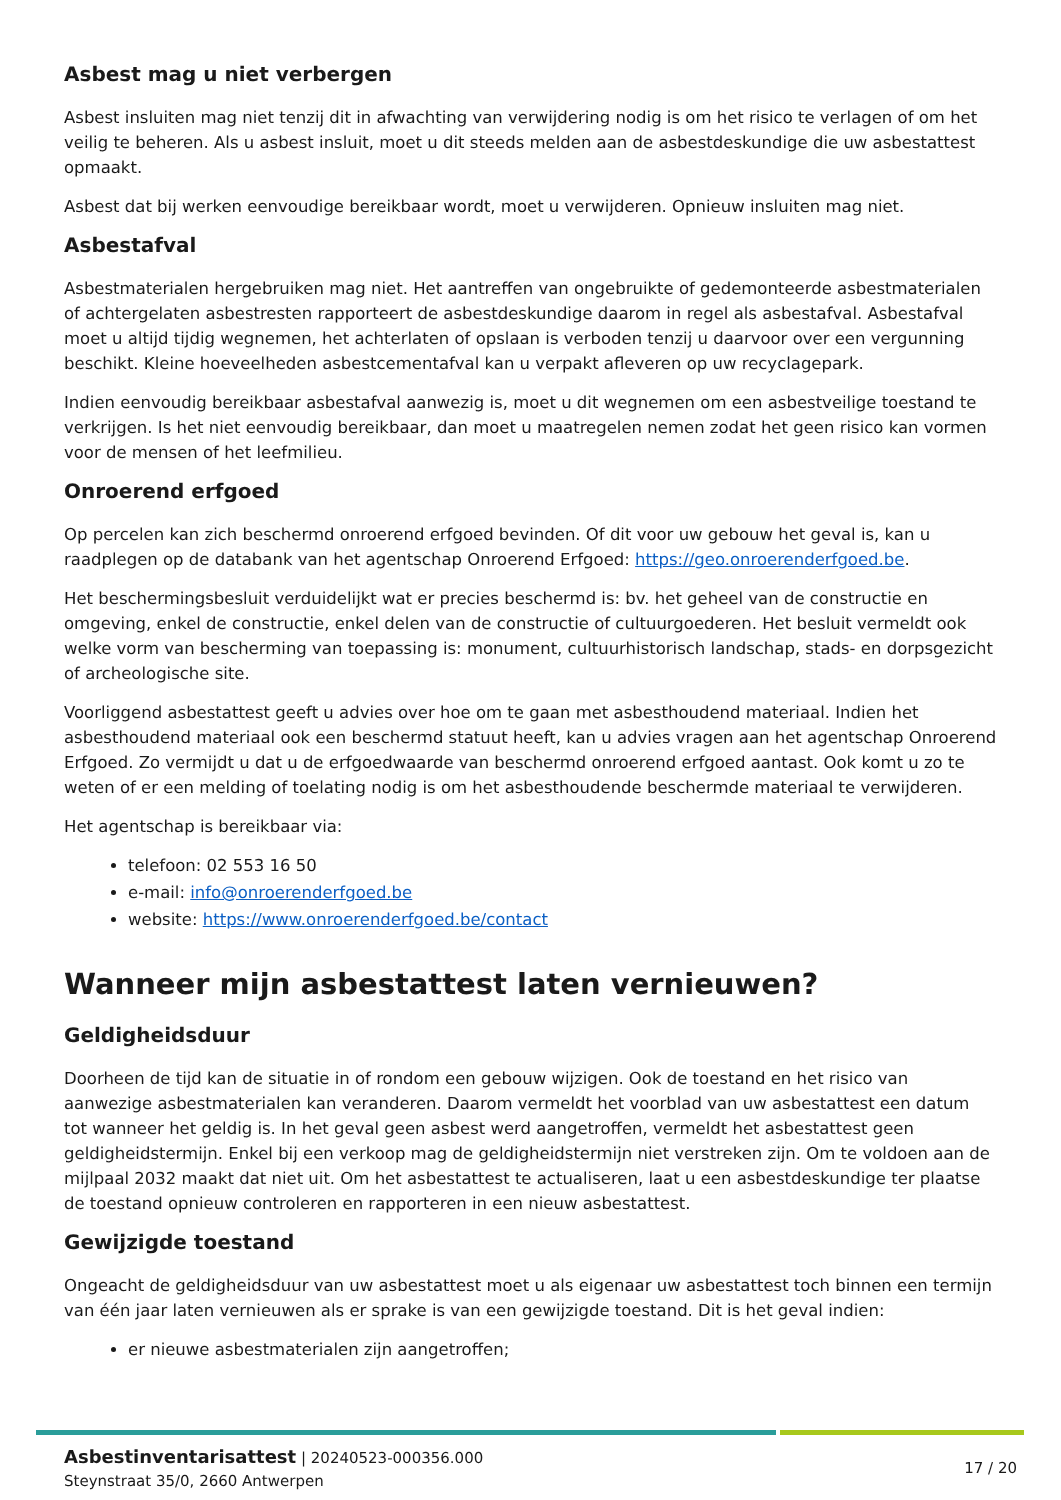Asbest mag u niet verbergen
Asbest insluiten mag niet tenzij dit in afwachting van verwijdering nodig is om het risico te verlagen of om het veilig te beheren. Als u asbest insluit, moet u dit steeds melden aan de asbestdeskundige die uw asbestattest opmaakt.
Asbest dat bij werken eenvoudige bereikbaar wordt, moet u verwijderen. Opnieuw insluiten mag niet.
Asbestafval
Asbestmaterialen hergebruiken mag niet. Het aantreffen van ongebruikte of gedemonteerde asbestmaterialen of achtergelaten asbestresten rapporteert de asbestdeskundige daarom in regel als asbestafval. Asbestafval moet u altijd tijdig wegnemen, het achterlaten of opslaan is verboden tenzij u daarvoor over een vergunning beschikt. Kleine hoeveelheden asbestcementafval kan u verpakt afleveren op uw recyclagepark.
Indien eenvoudig bereikbaar asbestafval aanwezig is, moet u dit wegnemen om een asbestveilige toestand te verkrijgen. Is het niet eenvoudig bereikbaar, dan moet u maatregelen nemen zodat het geen risico kan vormen voor de mensen of het leefmilieu.
Onroerend erfgoed
Op percelen kan zich beschermd onroerend erfgoed bevinden. Of dit voor uw gebouw het geval is, kan u raadplegen op de databank van het agentschap Onroerend Erfgoed: https://geo.onroerenderfgoed.be.
Het beschermingsbesluit verduidelijkt wat er precies beschermd is: bv. het geheel van de constructie en omgeving, enkel de constructie, enkel delen van de constructie of cultuurgoederen. Het besluit vermeldt ook welke vorm van bescherming van toepassing is: monument, cultuurhistorisch landschap, stads- en dorpsgezicht of archeologische site.
Voorliggend asbestattest geeft u advies over hoe om te gaan met asbesthoudend materiaal. Indien het asbesthoudend materiaal ook een beschermd statuut heeft, kan u advies vragen aan het agentschap Onroerend Erfgoed. Zo vermijdt u dat u de erfgoedwaarde van beschermd onroerend erfgoed aantast. Ook komt u zo te weten of er een melding of toelating nodig is om het asbesthoudende beschermde materiaal te verwijderen.
Het agentschap is bereikbaar via:
telefoon: 02 553 16 50
e-mail: info@onroerenderfgoed.be
website: https://www.onroerenderfgoed.be/contact
Wanneer mijn asbestattest laten vernieuwen?
Geldigheidsduur
Doorheen de tijd kan de situatie in of rondom een gebouw wijzigen. Ook de toestand en het risico van aanwezige asbestmaterialen kan veranderen. Daarom vermeldt het voorblad van uw asbestattest een datum tot wanneer het geldig is. In het geval geen asbest werd aangetroffen, vermeldt het asbestattest geen geldigheidstermijn. Enkel bij een verkoop mag de geldigheidstermijn niet verstreken zijn. Om te voldoen aan de mijlpaal 2032 maakt dat niet uit. Om het asbestattest te actualiseren, laat u een asbestdeskundige ter plaatse de toestand opnieuw controleren en rapporteren in een nieuw asbestattest.
Gewijzigde toestand
Ongeacht de geldigheidsduur van uw asbestattest moet u als eigenaar uw asbestattest toch binnen een termijn van één jaar laten vernieuwen als er sprake is van een gewijzigde toestand. Dit is het geval indien:
er nieuwe asbestmaterialen zijn aangetroffen;
Asbestinventarisattest | 20240523-000356.000
Steynstraat 35/0, 2660 Antwerpen
17 / 20